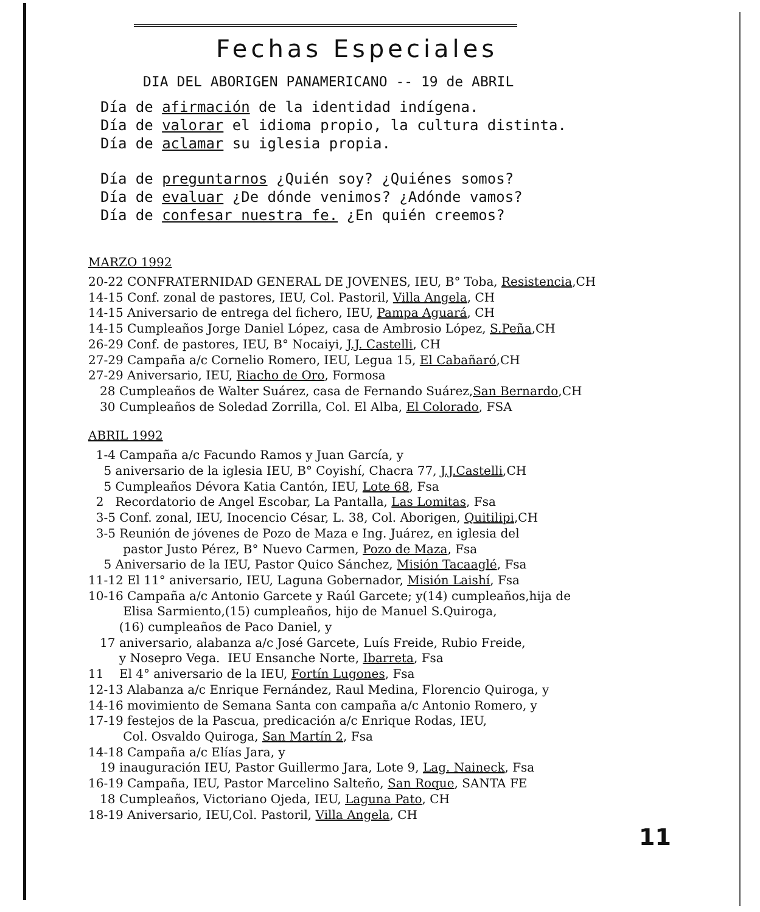Fechas Especiales
DIA DEL ABORIGEN PANAMERICANO -- 19 de ABRIL
Día de afirmación de la identidad indígena.
Día de valorar el idioma propio, la cultura distinta.
Día de aclamar su iglesia propia.
Día de preguntarnos ¿Quién soy? ¿Quiénes somos?
Día de evaluar ¿De dónde venimos? ¿Adónde vamos?
Día de confesar nuestra fe. ¿En quién creemos?
MARZO 1992
20-22 CONFRATERNIDAD GENERAL DE JOVENES, IEU, B° Toba, Resistencia,CH 14-15 Conf. zonal de pastores, IEU, Col. Pastoril, Villa Angela, CH 14-15 Aniversario de entrega del fichero, IEU, Pampa Aguará, CH 14-15 Cumpleaños Jorge Daniel López, casa de Ambrosio López, S.Peña,CH 26-29 Conf. de pastores, IEU, B° Nocaiyi, J.J. Castelli, CH 27-29 Campaña a/c Cornelio Romero, IEU, Legua 15, El Cabañaró,CH 27-29 Aniversario, IEU, Riacho de Oro, Formosa 28 Cumpleaños de Walter Suárez, casa de Fernando Suárez,San Bernardo,CH 30 Cumpleaños de Soledad Zorrilla, Col. El Alba, El Colorado, FSA
ABRIL 1992
1-4 Campaña a/c Facundo Ramos y Juan García, y 5 aniversario de la iglesia IEU, B° Coyishí, Chacra 77, J.J.Castelli,CH 5 Cumpleaños Dévora Katia Cantón, IEU, Lote 68, Fsa 2 Recordatorio de Angel Escobar, La Pantalla, Las Lomitas, Fsa 3-5 Conf. zonal, IEU, Inocencio César, L. 38, Col. Aborigen, Quitilipi,CH 3-5 Reunión de jóvenes de Pozo de Maza e Ing. Juárez, en iglesia del pastor Justo Pérez, B° Nuevo Carmen, Pozo de Maza, Fsa 5 Aniversario de la IEU, Pastor Quico Sánchez, Misión Tacaaglé, Fsa 11-12 El 11° aniversario, IEU, Laguna Gobernador, Misión Laishí, Fsa 10-16 Campaña a/c Antonio Garcete y Raúl Garcete; y(14) cumpleaños,hija de Elisa Sarmiento,(15) cumpleaños, hijo de Manuel S.Quiroga, (16) cumpleaños de Paco Daniel, y 17 aniversario, alabanza a/c José Garcete, Luís Freide, Rubio Freide, y Nosepro Vega. IEU Ensanche Norte, Ibarreta, Fsa 11 El 4° aniversario de la IEU, Fortín Lugones, Fsa 12-13 Alabanza a/c Enrique Fernández, Raul Medina, Florencio Quiroga, y 14-16 movimiento de Semana Santa con campaña a/c Antonio Romero, y 17-19 festejos de la Pascua, predicación a/c Enrique Rodas, IEU, Col. Osvaldo Quiroga, San Martín 2, Fsa 14-18 Campaña a/c Elías Jara, y 19 inauguración IEU, Pastor Guillermo Jara, Lote 9, Lag. Naineck, Fsa 16-19 Campaña, IEU, Pastor Marcelino Salteño, San Roque, SANTA FE 18 Cumpleaños, Victoriano Ojeda, IEU, Laguna Pato, CH 18-19 Aniversario, IEU,Col. Pastoril, Villa Angela, CH
11